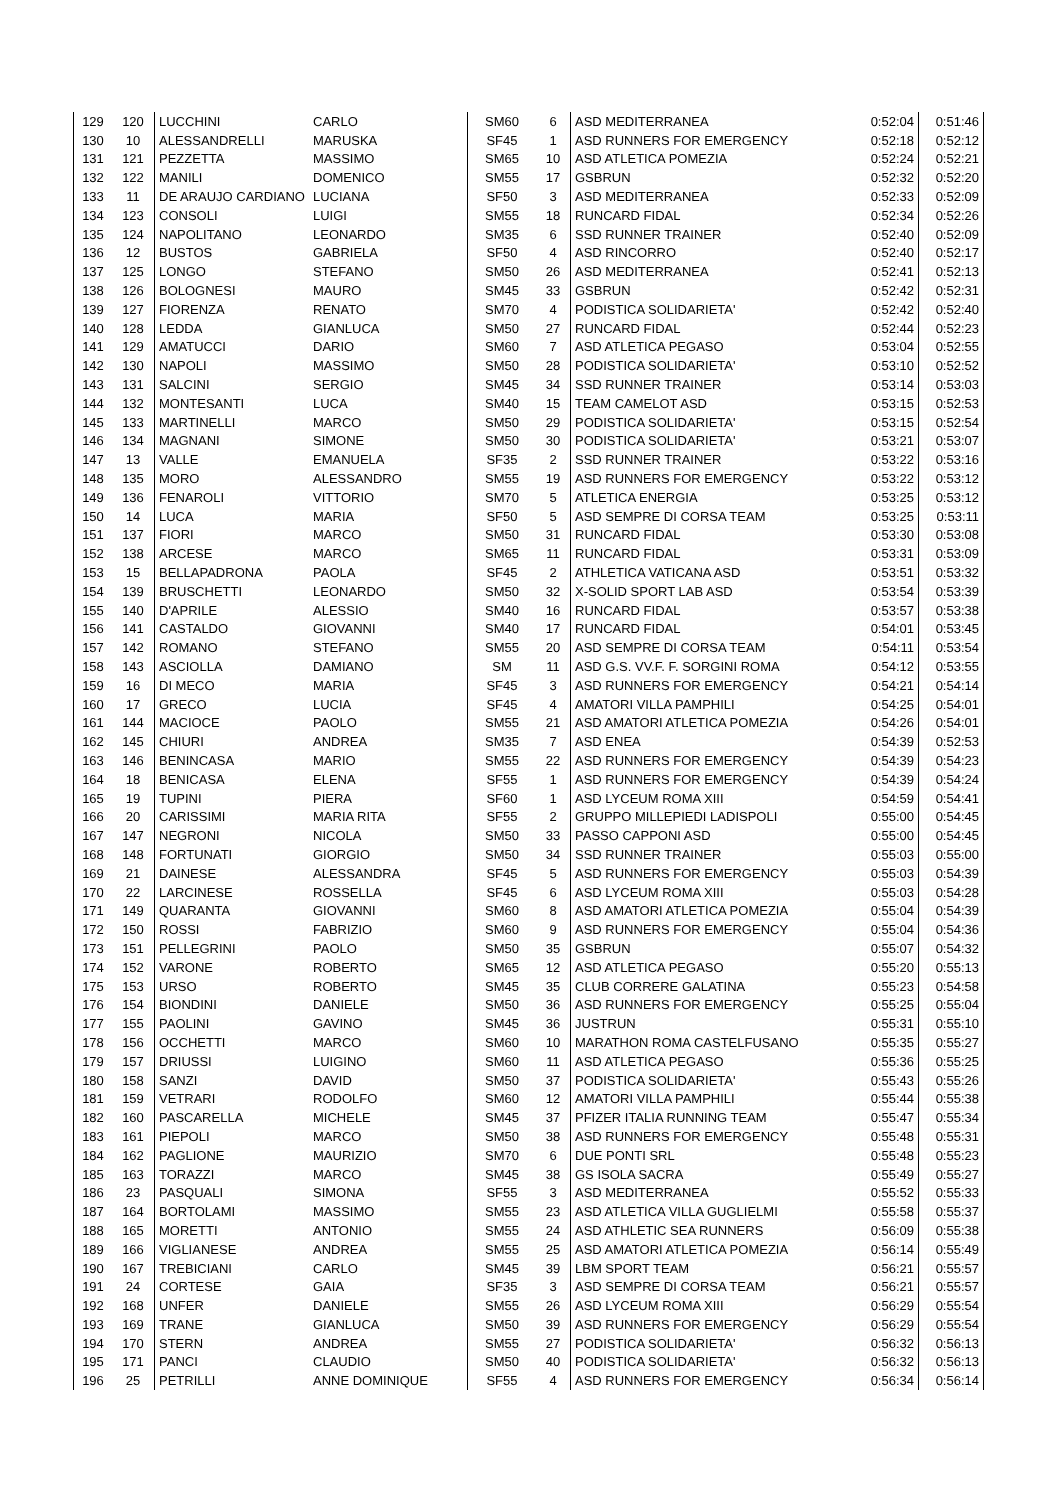| 129 | 120 | LUCCHINI | CARLO | SM60 | 6 | ASD MEDITERRANEA | 0:52:04 | 0:51:46 |
| 130 | 10 | ALESSANDRELLI | MARUSKA | SF45 | 1 | ASD RUNNERS FOR EMERGENCY | 0:52:18 | 0:52:12 |
| 131 | 121 | PEZZETTA | MASSIMO | SM65 | 10 | ASD ATLETICA POMEZIA | 0:52:24 | 0:52:21 |
| 132 | 122 | MANILI | DOMENICO | SM55 | 17 | GSBRUN | 0:52:32 | 0:52:20 |
| 133 | 11 | DE ARAUJO CARDIANO | LUCIANA | SF50 | 3 | ASD MEDITERRANEA | 0:52:33 | 0:52:09 |
| 134 | 123 | CONSOLI | LUIGI | SM55 | 18 | RUNCARD FIDAL | 0:52:34 | 0:52:26 |
| 135 | 124 | NAPOLITANO | LEONARDO | SM35 | 6 | SSD RUNNER TRAINER | 0:52:40 | 0:52:09 |
| 136 | 12 | BUSTOS | GABRIELA | SF50 | 4 | ASD RINCORRO | 0:52:40 | 0:52:17 |
| 137 | 125 | LONGO | STEFANO | SM50 | 26 | ASD MEDITERRANEA | 0:52:41 | 0:52:13 |
| 138 | 126 | BOLOGNESI | MAURO | SM45 | 33 | GSBRUN | 0:52:42 | 0:52:31 |
| 139 | 127 | FIORENZA | RENATO | SM70 | 4 | PODISTICA SOLIDARIETA' | 0:52:42 | 0:52:40 |
| 140 | 128 | LEDDA | GIANLUCA | SM50 | 27 | RUNCARD FIDAL | 0:52:44 | 0:52:23 |
| 141 | 129 | AMATUCCI | DARIO | SM60 | 7 | ASD ATLETICA PEGASO | 0:53:04 | 0:52:55 |
| 142 | 130 | NAPOLI | MASSIMO | SM50 | 28 | PODISTICA SOLIDARIETA' | 0:53:10 | 0:52:52 |
| 143 | 131 | SALCINI | SERGIO | SM45 | 34 | SSD RUNNER TRAINER | 0:53:14 | 0:53:03 |
| 144 | 132 | MONTESANTI | LUCA | SM40 | 15 | TEAM CAMELOT ASD | 0:53:15 | 0:52:53 |
| 145 | 133 | MARTINELLI | MARCO | SM50 | 29 | PODISTICA SOLIDARIETA' | 0:53:15 | 0:52:54 |
| 146 | 134 | MAGNANI | SIMONE | SM50 | 30 | PODISTICA SOLIDARIETA' | 0:53:21 | 0:53:07 |
| 147 | 13 | VALLE | EMANUELA | SF35 | 2 | SSD RUNNER TRAINER | 0:53:22 | 0:53:16 |
| 148 | 135 | MORO | ALESSANDRO | SM55 | 19 | ASD RUNNERS FOR EMERGENCY | 0:53:22 | 0:53:12 |
| 149 | 136 | FENAROLI | VITTORIO | SM70 | 5 | ATLETICA ENERGIA | 0:53:25 | 0:53:12 |
| 150 | 14 | LUCA | MARIA | SF50 | 5 | ASD SEMPRE DI CORSA TEAM | 0:53:25 | 0:53:11 |
| 151 | 137 | FIORI | MARCO | SM50 | 31 | RUNCARD FIDAL | 0:53:30 | 0:53:08 |
| 152 | 138 | ARCESE | MARCO | SM65 | 11 | RUNCARD FIDAL | 0:53:31 | 0:53:09 |
| 153 | 15 | BELLAPADRONA | PAOLA | SF45 | 2 | ATHLETICA VATICANA ASD | 0:53:51 | 0:53:32 |
| 154 | 139 | BRUSCHETTI | LEONARDO | SM50 | 32 | X-SOLID SPORT LAB ASD | 0:53:54 | 0:53:39 |
| 155 | 140 | D'APRILE | ALESSIO | SM40 | 16 | RUNCARD FIDAL | 0:53:57 | 0:53:38 |
| 156 | 141 | CASTALDO | GIOVANNI | SM40 | 17 | RUNCARD FIDAL | 0:54:01 | 0:53:45 |
| 157 | 142 | ROMANO | STEFANO | SM55 | 20 | ASD SEMPRE DI CORSA TEAM | 0:54:11 | 0:53:54 |
| 158 | 143 | ASCIOLLA | DAMIANO | SM | 11 | ASD G.S. VV.F. F. SORGINI ROMA | 0:54:12 | 0:53:55 |
| 159 | 16 | DI MECO | MARIA | SF45 | 3 | ASD RUNNERS FOR EMERGENCY | 0:54:21 | 0:54:14 |
| 160 | 17 | GRECO | LUCIA | SF45 | 4 | AMATORI VILLA PAMPHILI | 0:54:25 | 0:54:01 |
| 161 | 144 | MACIOCE | PAOLO | SM55 | 21 | ASD AMATORI ATLETICA POMEZIA | 0:54:26 | 0:54:01 |
| 162 | 145 | CHIURI | ANDREA | SM35 | 7 | ASD ENEA | 0:54:39 | 0:52:53 |
| 163 | 146 | BENINCASA | MARIO | SM55 | 22 | ASD RUNNERS FOR EMERGENCY | 0:54:39 | 0:54:23 |
| 164 | 18 | BENICASA | ELENA | SF55 | 1 | ASD RUNNERS FOR EMERGENCY | 0:54:39 | 0:54:24 |
| 165 | 19 | TUPINI | PIERA | SF60 | 1 | ASD LYCEUM ROMA XIII | 0:54:59 | 0:54:41 |
| 166 | 20 | CARISSIMI | MARIA RITA | SF55 | 2 | GRUPPO MILLEPIEDI LADISPOLI | 0:55:00 | 0:54:45 |
| 167 | 147 | NEGRONI | NICOLA | SM50 | 33 | PASSO CAPPONI ASD | 0:55:00 | 0:54:45 |
| 168 | 148 | FORTUNATI | GIORGIO | SM50 | 34 | SSD RUNNER TRAINER | 0:55:03 | 0:55:00 |
| 169 | 21 | DAINESE | ALESSANDRA | SF45 | 5 | ASD RUNNERS FOR EMERGENCY | 0:55:03 | 0:54:39 |
| 170 | 22 | LARCINESE | ROSSELLA | SF45 | 6 | ASD LYCEUM ROMA XIII | 0:55:03 | 0:54:28 |
| 171 | 149 | QUARANTA | GIOVANNI | SM60 | 8 | ASD AMATORI ATLETICA POMEZIA | 0:55:04 | 0:54:39 |
| 172 | 150 | ROSSI | FABRIZIO | SM60 | 9 | ASD RUNNERS FOR EMERGENCY | 0:55:04 | 0:54:36 |
| 173 | 151 | PELLEGRINI | PAOLO | SM50 | 35 | GSBRUN | 0:55:07 | 0:54:32 |
| 174 | 152 | VARONE | ROBERTO | SM65 | 12 | ASD ATLETICA PEGASO | 0:55:20 | 0:55:13 |
| 175 | 153 | URSO | ROBERTO | SM45 | 35 | CLUB CORRERE GALATINA | 0:55:23 | 0:54:58 |
| 176 | 154 | BIONDINI | DANIELE | SM50 | 36 | ASD RUNNERS FOR EMERGENCY | 0:55:25 | 0:55:04 |
| 177 | 155 | PAOLINI | GAVINO | SM45 | 36 | JUSTRUN | 0:55:31 | 0:55:10 |
| 178 | 156 | OCCHETTI | MARCO | SM60 | 10 | MARATHON ROMA CASTELFUSANO | 0:55:35 | 0:55:27 |
| 179 | 157 | DRIUSSI | LUIGINO | SM60 | 11 | ASD ATLETICA PEGASO | 0:55:36 | 0:55:25 |
| 180 | 158 | SANZI | DAVID | SM50 | 37 | PODISTICA SOLIDARIETA' | 0:55:43 | 0:55:26 |
| 181 | 159 | VETRARI | RODOLFO | SM60 | 12 | AMATORI VILLA PAMPHILI | 0:55:44 | 0:55:38 |
| 182 | 160 | PASCARELLA | MICHELE | SM45 | 37 | PFIZER ITALIA RUNNING TEAM | 0:55:47 | 0:55:34 |
| 183 | 161 | PIEPOLI | MARCO | SM50 | 38 | ASD RUNNERS FOR EMERGENCY | 0:55:48 | 0:55:31 |
| 184 | 162 | PAGLIONE | MAURIZIO | SM70 | 6 | DUE PONTI SRL | 0:55:48 | 0:55:23 |
| 185 | 163 | TORAZZI | MARCO | SM45 | 38 | GS ISOLA SACRA | 0:55:49 | 0:55:27 |
| 186 | 23 | PASQUALI | SIMONA | SF55 | 3 | ASD MEDITERRANEA | 0:55:52 | 0:55:33 |
| 187 | 164 | BORTOLAMI | MASSIMO | SM55 | 23 | ASD ATLETICA VILLA GUGLIELMI | 0:55:58 | 0:55:37 |
| 188 | 165 | MORETTI | ANTONIO | SM55 | 24 | ASD ATHLETIC SEA RUNNERS | 0:56:09 | 0:55:38 |
| 189 | 166 | VIGLIANESE | ANDREA | SM55 | 25 | ASD AMATORI ATLETICA POMEZIA | 0:56:14 | 0:55:49 |
| 190 | 167 | TREBICIANI | CARLO | SM45 | 39 | LBM SPORT TEAM | 0:56:21 | 0:55:57 |
| 191 | 24 | CORTESE | GAIA | SF35 | 3 | ASD SEMPRE DI CORSA TEAM | 0:56:21 | 0:55:57 |
| 192 | 168 | UNFER | DANIELE | SM55 | 26 | ASD LYCEUM ROMA XIII | 0:56:29 | 0:55:54 |
| 193 | 169 | TRANE | GIANLUCA | SM50 | 39 | ASD RUNNERS FOR EMERGENCY | 0:56:29 | 0:55:54 |
| 194 | 170 | STERN | ANDREA | SM55 | 27 | PODISTICA SOLIDARIETA' | 0:56:32 | 0:56:13 |
| 195 | 171 | PANCI | CLAUDIO | SM50 | 40 | PODISTICA SOLIDARIETA' | 0:56:32 | 0:56:13 |
| 196 | 25 | PETRILLI | ANNE DOMINIQUE | SF55 | 4 | ASD RUNNERS FOR EMERGENCY | 0:56:34 | 0:56:14 |